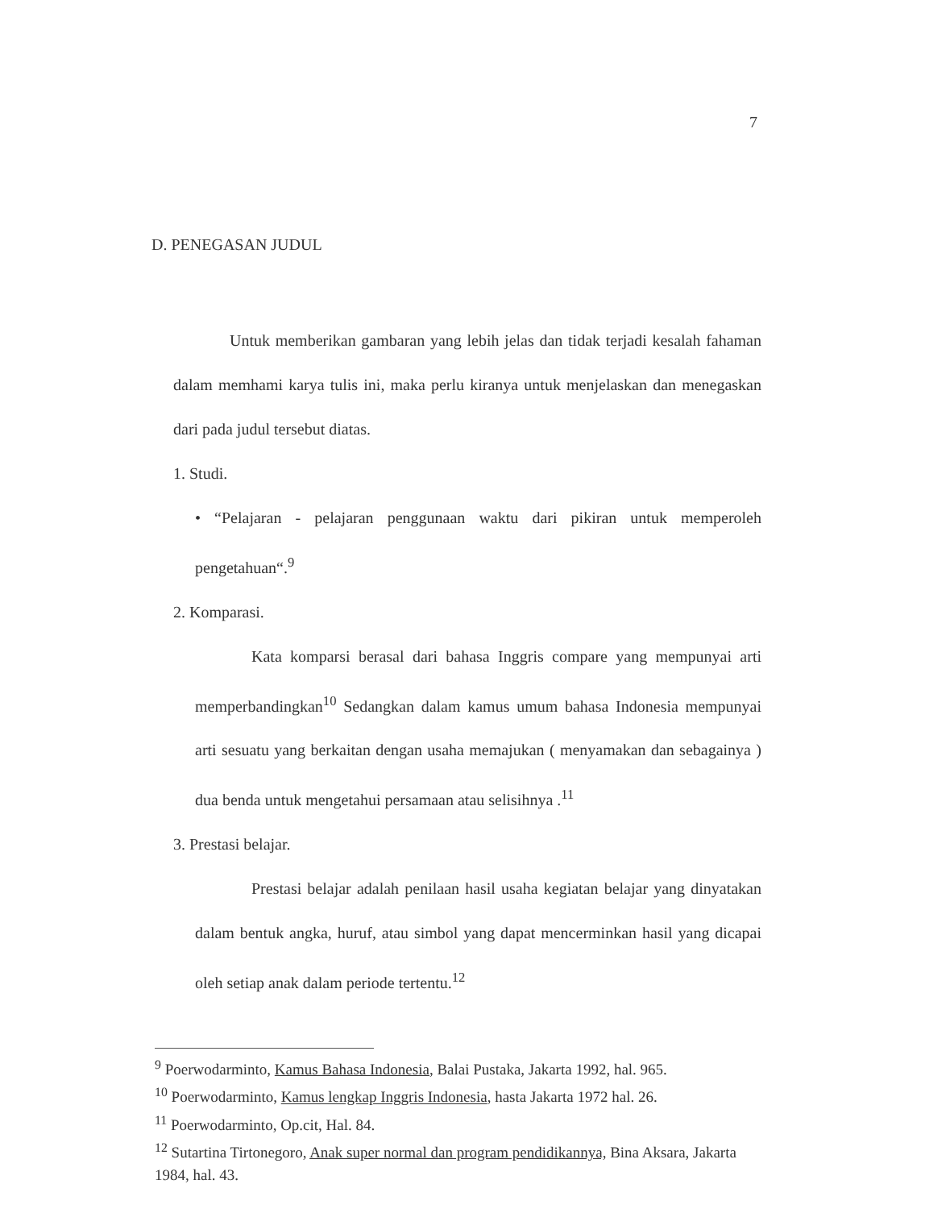7
D. PENEGASAN JUDUL
Untuk memberikan gambaran yang lebih jelas dan tidak terjadi kesalah fahaman dalam memhami karya tulis ini, maka perlu kiranya untuk menjelaskan dan menegaskan dari pada judul tersebut diatas.
1. Studi.
• “Pelajaran - pelajaran penggunaan waktu dari pikiran untuk memperoleh pengetahuan“.<sup>9</sup>
2. Komparasi.
Kata komparsi berasal dari bahasa Inggris compare yang mempunyai arti memperbandingkan<sup>10</sup> Sedangkan dalam kamus umum bahasa Indonesia mempunyai arti sesuatu yang berkaitan dengan usaha memajukan ( menyamakan dan sebagainya ) dua benda untuk mengetahui persamaan atau selisihnya .<sup>11</sup>
3. Prestasi belajar.
Prestasi belajar adalah penilaan hasil usaha kegiatan belajar yang dinyatakan dalam bentuk angka, huruf, atau simbol yang dapat mencerminkan hasil yang dicapai oleh setiap anak dalam periode tertentu.<sup>12</sup>
<sup>9</sup> Poerwodarminto, Kamus Bahasa Indonesia, Balai Pustaka, Jakarta 1992, hal. 965.
<sup>10</sup> Poerwodarminto, Kamus lengkap Inggris Indonesia, hasta Jakarta 1972 hal. 26.
<sup>11</sup> Poerwodarminto, Op.cit, Hal. 84.
<sup>12</sup> Sutartina Tirtonegoro, Anak super normal dan program pendidikannya, Bina Aksara, Jakarta 1984, hal. 43.